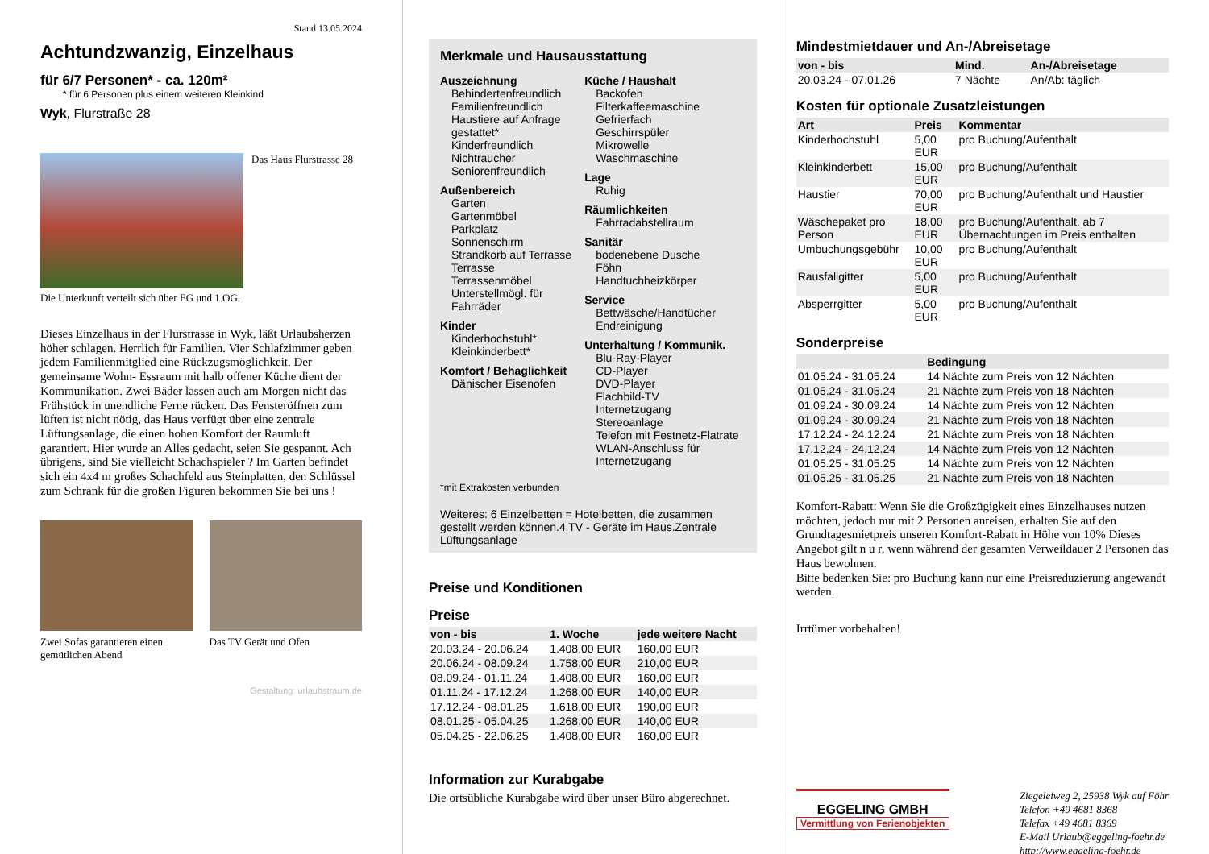Stand 13.05.2024
Achtundzwanzig, Einzelhaus
für 6/7 Personen* - ca. 120m²
* für 6 Personen plus einem weiteren Kleinkind
Wyk, Flurstraße 28
Das Haus Flurstrasse 28
Die Unterkunft verteilt sich über EG und 1.OG.
Dieses Einzelhaus in der Flurstrasse in Wyk, läßt Urlaubsherzen höher schlagen. Herrlich für Familien. Vier Schlafzimmer geben jedem Familienmitglied eine Rückzugsmöglichkeit. Der gemeinsame Wohn- Essraum mit halb offener Küche dient der Kommunikation. Zwei Bäder lassen auch am Morgen nicht das Frühstück in unendliche Ferne rücken. Das Fensteröffnen zum lüften ist nicht nötig, das Haus verfügt über eine zentrale Lüftungsanlage, die einen hohen Komfort der Raumluft garantiert. Hier wurde an Alles gedacht, seien Sie gespannt. Ach übrigens, sind Sie vielleicht Schachspieler ? Im Garten befindet sich ein 4x4 m großes Schachfeld aus Steinplatten, den Schlüssel zum Schrank für die großen Figuren bekommen Sie bei uns !
Zwei Sofas garantieren einen gemütlichen Abend
Das TV Gerät und Ofen
Gestaltung: urlaubstraum.de
Merkmale und Hausausstattung
Auszeichnung
Behindertenfreundlich
Familienfreundlich
Haustiere auf Anfrage gestattet*
Kinderfreundlich
Nichtraucher
Seniorenfreundlich
Außenbereich
Garten
Gartenmöbel
Parkplatz
Sonnenschirm
Strandkorb auf Terrasse
Terrasse
Terrassenmöbel
Unterstellmögl. für Fahrräder
Kinder
Kinderhochstuhl*
Kleinkinderbett*
Komfort / Behaglichkeit
Dänischer Eisenofen
Küche / Haushalt
Backofen
Filterkaffeemaschine
Gefrierfach
Geschirrspüler
Mikrowelle
Waschmaschine
Lage
Ruhig
Räumlichkeiten
Fahrradabstellraum
Sanitär
bodenebene Dusche
Föhn
Handtuchheizkörper
Service
Bettwäsche/Handtücher
Endreinigung
Unterhaltung / Kommunik.
Blu-Ray-Player
CD-Player
DVD-Player
Flachbild-TV
Internetzugang
Stereoanlage
Telefon mit Festnetz-Flatrate
WLAN-Anschluss für Internetzugang
*mit Extrakosten verbunden
Weiteres: 6 Einzelbetten = Hotelbetten, die zusammen gestellt werden können.4 TV - Geräte im Haus.Zentrale Lüftungsanlage
Preise und Konditionen
Preise
| von - bis | 1. Woche | jede weitere Nacht |
| --- | --- | --- |
| 20.03.24 - 20.06.24 | 1.408,00 EUR | 160,00 EUR |
| 20.06.24 - 08.09.24 | 1.758,00 EUR | 210,00 EUR |
| 08.09.24 - 01.11.24 | 1.408,00 EUR | 160,00 EUR |
| 01.11.24 - 17.12.24 | 1.268,00 EUR | 140,00 EUR |
| 17.12.24 - 08.01.25 | 1.618,00 EUR | 190,00 EUR |
| 08.01.25 - 05.04.25 | 1.268,00 EUR | 140,00 EUR |
| 05.04.25 - 22.06.25 | 1.408,00 EUR | 160,00 EUR |
Information zur Kurabgabe
Die ortsübliche Kurabgabe wird über unser Büro abgerechnet.
Mindestmietdauer und An-/Abreisetage
| von - bis | Mind. | An-/Abreisetage |
| --- | --- | --- |
| 20.03.24 - 07.01.26 | 7 Nächte | An/Ab: täglich |
Kosten für optionale Zusatzleistungen
| Art | Preis | Kommentar |
| --- | --- | --- |
| Kinderhochstuhl | 5,00 EUR | pro Buchung/Aufenthalt |
| Kleinkinderbett | 15,00 EUR | pro Buchung/Aufenthalt |
| Haustier | 70,00 EUR | pro Buchung/Aufenthalt und Haustier |
| Wäschepaket pro Person | 18,00 EUR | pro Buchung/Aufenthalt, ab 7 Übernachtungen im Preis enthalten |
| Umbuchungsgebühr | 10,00 EUR | pro Buchung/Aufenthalt |
| Rausfallgitter | 5,00 EUR | pro Buchung/Aufenthalt |
| Absperrgitter | 5,00 EUR | pro Buchung/Aufenthalt |
Sonderpreise
| | Bedingung |
| --- | --- |
| 01.05.24 - 31.05.24 | 14 Nächte zum Preis von 12 Nächten |
| 01.05.24 - 31.05.24 | 21 Nächte zum Preis von 18 Nächten |
| 01.09.24 - 30.09.24 | 14 Nächte zum Preis von 12 Nächten |
| 01.09.24 - 30.09.24 | 21 Nächte zum Preis von 18 Nächten |
| 17.12.24 - 24.12.24 | 21 Nächte zum Preis von 18 Nächten |
| 17.12.24 - 24.12.24 | 14 Nächte zum Preis von 12 Nächten |
| 01.05.25 - 31.05.25 | 14 Nächte zum Preis von 12 Nächten |
| 01.05.25 - 31.05.25 | 21 Nächte zum Preis von 18 Nächten |
Komfort-Rabatt: Wenn Sie die Großzügigkeit eines Einzelhauses nutzen möchten, jedoch nur mit 2 Personen anreisen, erhalten Sie auf den Grundtagesmietpreis unseren Komfort-Rabatt in Höhe von 10% Dieses Angebot gilt n u r, wenn während der gesamten Verweildauer 2 Personen das Haus bewohnen.
Bitte bedenken Sie: pro Buchung kann nur eine Preisreduzierung angewandt werden.
Irrtümer vorbehalten!
EGGELING GMBH
Vermittlung von Ferienobjekten
Ziegeleiweg 2, 25938 Wyk auf Föhr
Telefon +49 4681 8368
Telefax +49 4681 8369
E-Mail Urlaub@eggeling-foehr.de
http://www.eggeling-foehr.de